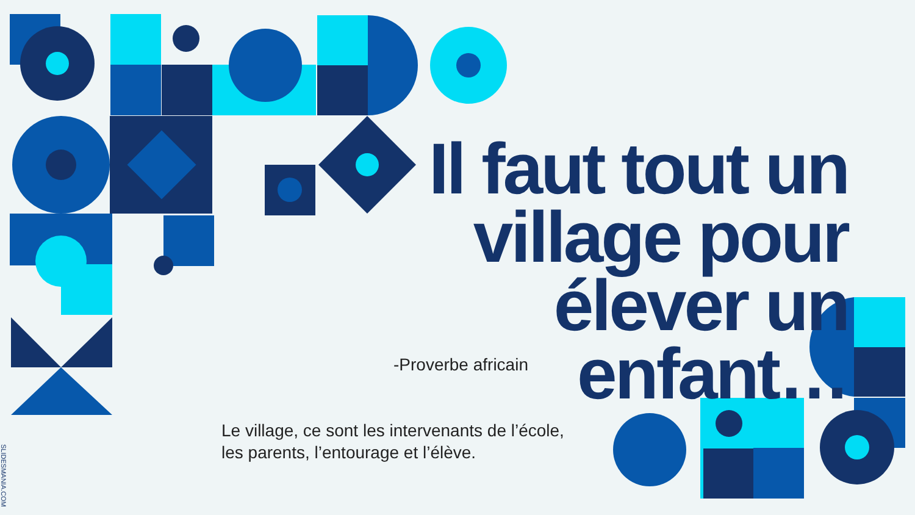Il faut tout un village pour élever un enfant…
-Proverbe africain
Le village, ce sont les intervenants de l’école,
les parents, l’entourage et l’élève.
SLIDESMANIA.COM